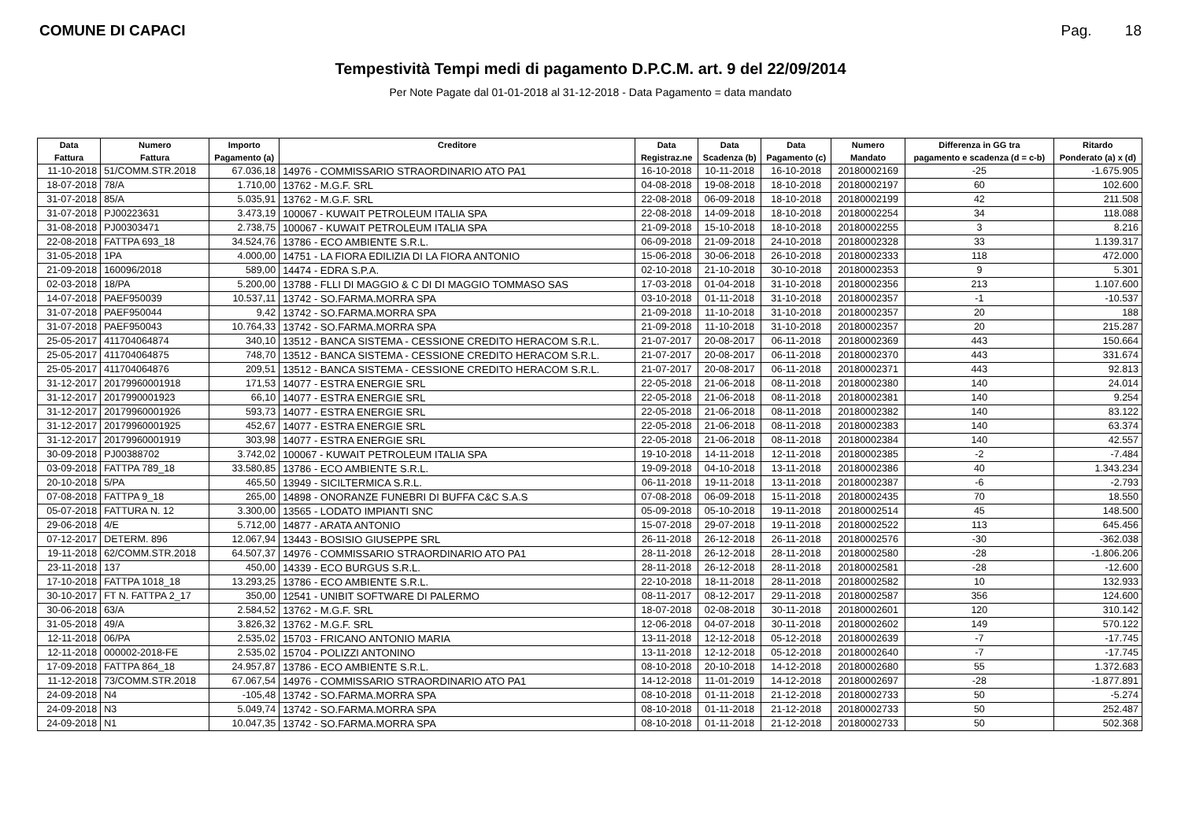COMUNE DI CAPACI Pag. 18
Tempestività Tempi medi di pagamento D.P.C.M. art. 9 del 22/09/2014
Per Note Pagate dal 01-01-2018 al 31-12-2018 - Data Pagamento = data mandato
| Data | Numero | Importo | Creditore | Data | Data | Data | Numero | Differenza in GG tra | Ritardo |
| --- | --- | --- | --- | --- | --- | --- | --- | --- | --- |
| Fattura | Fattura | Pagamento (a) | | Registraz.ne | Scadenza (b) | Pagamento (c) | Mandato | pagamento e scadenza (d = c-b) | Ponderato (a) x (d) |
| 11-10-2018 | 51/COMM.STR.2018 | 67.036,18 | 14976 - COMMISSARIO STRAORDINARIO ATO PA1 | 16-10-2018 | 10-11-2018 | 16-10-2018 | 20180002169 | -25 | -1.675.905 |
| 18-07-2018 | 78/A | 1.710,00 | 13762 - M.G.F. SRL | 04-08-2018 | 19-08-2018 | 18-10-2018 | 20180002197 | 60 | 102.600 |
| 31-07-2018 | 85/A | 5.035,91 | 13762 - M.G.F. SRL | 22-08-2018 | 06-09-2018 | 18-10-2018 | 20180002199 | 42 | 211.508 |
| 31-07-2018 | PJ00223631 | 3.473,19 | 100067 - KUWAIT PETROLEUM ITALIA SPA | 22-08-2018 | 14-09-2018 | 18-10-2018 | 20180002254 | 34 | 118.088 |
| 31-08-2018 | PJ00303471 | 2.738,75 | 100067 - KUWAIT PETROLEUM ITALIA SPA | 21-09-2018 | 15-10-2018 | 18-10-2018 | 20180002255 | 3 | 8.216 |
| 22-08-2018 | FATTPA 693_18 | 34.524,76 | 13786 - ECO AMBIENTE S.R.L. | 06-09-2018 | 21-09-2018 | 24-10-2018 | 20180002328 | 33 | 1.139.317 |
| 31-05-2018 | 1PA | 4.000,00 | 14751 - LA FIORA EDILIZIA DI LA FIORA ANTONIO | 15-06-2018 | 30-06-2018 | 26-10-2018 | 20180002333 | 118 | 472.000 |
| 21-09-2018 | 160096/2018 | 589,00 | 14474 - EDRA S.P.A. | 02-10-2018 | 21-10-2018 | 30-10-2018 | 20180002353 | 9 | 5.301 |
| 02-03-2018 | 18/PA | 5.200,00 | 13788 - FLLI DI MAGGIO & C DI DI MAGGIO TOMMASO SAS | 17-03-2018 | 01-04-2018 | 31-10-2018 | 20180002356 | 213 | 1.107.600 |
| 14-07-2018 | PAEF950039 | 10.537,11 | 13742 - SO.FARMA.MORRA SPA | 03-10-2018 | 01-11-2018 | 31-10-2018 | 20180002357 | -1 | -10.537 |
| 31-07-2018 | PAEF950044 | 9,42 | 13742 - SO.FARMA.MORRA SPA | 21-09-2018 | 11-10-2018 | 31-10-2018 | 20180002357 | 20 | 188 |
| 31-07-2018 | PAEF950043 | 10.764,33 | 13742 - SO.FARMA.MORRA SPA | 21-09-2018 | 11-10-2018 | 31-10-2018 | 20180002357 | 20 | 215.287 |
| 25-05-2017 | 411704064874 | 340,10 | 13512 - BANCA SISTEMA - CESSIONE CREDITO HERACOM S.R.L. | 21-07-2017 | 20-08-2017 | 06-11-2018 | 20180002369 | 443 | 150.664 |
| 25-05-2017 | 411704064875 | 748,70 | 13512 - BANCA SISTEMA - CESSIONE CREDITO HERACOM S.R.L. | 21-07-2017 | 20-08-2017 | 06-11-2018 | 20180002370 | 443 | 331.674 |
| 25-05-2017 | 411704064876 | 209,51 | 13512 - BANCA SISTEMA - CESSIONE CREDITO HERACOM S.R.L. | 21-07-2017 | 20-08-2017 | 06-11-2018 | 20180002371 | 443 | 92.813 |
| 31-12-2017 | 20179960001918 | 171,53 | 14077 - ESTRA ENERGIE SRL | 22-05-2018 | 21-06-2018 | 08-11-2018 | 20180002380 | 140 | 24.014 |
| 31-12-2017 | 2017990001923 | 66,10 | 14077 - ESTRA ENERGIE SRL | 22-05-2018 | 21-06-2018 | 08-11-2018 | 20180002381 | 140 | 9.254 |
| 31-12-2017 | 20179960001926 | 593,73 | 14077 - ESTRA ENERGIE SRL | 22-05-2018 | 21-06-2018 | 08-11-2018 | 20180002382 | 140 | 83.122 |
| 31-12-2017 | 20179960001925 | 452,67 | 14077 - ESTRA ENERGIE SRL | 22-05-2018 | 21-06-2018 | 08-11-2018 | 20180002383 | 140 | 63.374 |
| 31-12-2017 | 20179960001919 | 303,98 | 14077 - ESTRA ENERGIE SRL | 22-05-2018 | 21-06-2018 | 08-11-2018 | 20180002384 | 140 | 42.557 |
| 30-09-2018 | PJ00388702 | 3.742,02 | 100067 - KUWAIT PETROLEUM ITALIA SPA | 19-10-2018 | 14-11-2018 | 12-11-2018 | 20180002385 | -2 | -7.484 |
| 03-09-2018 | FATTPA 789_18 | 33.580,85 | 13786 - ECO AMBIENTE S.R.L. | 19-09-2018 | 04-10-2018 | 13-11-2018 | 20180002386 | 40 | 1.343.234 |
| 20-10-2018 | 5/PA | 465,50 | 13949 - SICILTERMICA S.R.L. | 06-11-2018 | 19-11-2018 | 13-11-2018 | 20180002387 | -6 | -2.793 |
| 07-08-2018 | FATTPA 9_18 | 265,00 | 14898 - ONORANZE FUNEBRI DI BUFFA C&C S.A.S | 07-08-2018 | 06-09-2018 | 15-11-2018 | 20180002435 | 70 | 18.550 |
| 05-07-2018 | FATTURA N. 12 | 3.300,00 | 13565 - LODATO IMPIANTI SNC | 05-09-2018 | 05-10-2018 | 19-11-2018 | 20180002514 | 45 | 148.500 |
| 29-06-2018 | 4/E | 5.712,00 | 14877 - ARATA ANTONIO | 15-07-2018 | 29-07-2018 | 19-11-2018 | 20180002522 | 113 | 645.456 |
| 07-12-2017 | DETERM. 896 | 12.067,94 | 13443 - BOSISIO GIUSEPPE SRL | 26-11-2018 | 26-12-2018 | 26-11-2018 | 20180002576 | -30 | -362.038 |
| 19-11-2018 | 62/COMM.STR.2018 | 64.507,37 | 14976 - COMMISSARIO STRAORDINARIO ATO PA1 | 28-11-2018 | 26-12-2018 | 28-11-2018 | 20180002580 | -28 | -1.806.206 |
| 23-11-2018 | 137 | 450,00 | 14339 - ECO BURGUS S.R.L. | 28-11-2018 | 26-12-2018 | 28-11-2018 | 20180002581 | -28 | -12.600 |
| 17-10-2018 | FATTPA 1018_18 | 13.293,25 | 13786 - ECO AMBIENTE S.R.L. | 22-10-2018 | 18-11-2018 | 28-11-2018 | 20180002582 | 10 | 132.933 |
| 30-10-2017 | FT N. FATTPA 2_17 | 350,00 | 12541 - UNIBIT SOFTWARE DI PALERMO | 08-11-2017 | 08-12-2017 | 29-11-2018 | 20180002587 | 356 | 124.600 |
| 30-06-2018 | 63/A | 2.584,52 | 13762 - M.G.F. SRL | 18-07-2018 | 02-08-2018 | 30-11-2018 | 20180002601 | 120 | 310.142 |
| 31-05-2018 | 49/A | 3.826,32 | 13762 - M.G.F. SRL | 12-06-2018 | 04-07-2018 | 30-11-2018 | 20180002602 | 149 | 570.122 |
| 12-11-2018 | 06/PA | 2.535,02 | 15703 - FRICANO ANTONIO MARIA | 13-11-2018 | 12-12-2018 | 05-12-2018 | 20180002639 | -7 | -17.745 |
| 12-11-2018 | 000002-2018-FE | 2.535,02 | 15704 - POLIZZI ANTONINO | 13-11-2018 | 12-12-2018 | 05-12-2018 | 20180002640 | -7 | -17.745 |
| 17-09-2018 | FATTPA 864_18 | 24.957,87 | 13786 - ECO AMBIENTE S.R.L. | 08-10-2018 | 20-10-2018 | 14-12-2018 | 20180002680 | 55 | 1.372.683 |
| 11-12-2018 | 73/COMM.STR.2018 | 67.067,54 | 14976 - COMMISSARIO STRAORDINARIO ATO PA1 | 14-12-2018 | 11-01-2019 | 14-12-2018 | 20180002697 | -28 | -1.877.891 |
| 24-09-2018 | N4 | -105,48 | 13742 - SO.FARMA.MORRA SPA | 08-10-2018 | 01-11-2018 | 21-12-2018 | 20180002733 | 50 | -5.274 |
| 24-09-2018 | N3 | 5.049,74 | 13742 - SO.FARMA.MORRA SPA | 08-10-2018 | 01-11-2018 | 21-12-2018 | 20180002733 | 50 | 252.487 |
| 24-09-2018 | N1 | 10.047,35 | 13742 - SO.FARMA.MORRA SPA | 08-10-2018 | 01-11-2018 | 21-12-2018 | 20180002733 | 50 | 502.368 |